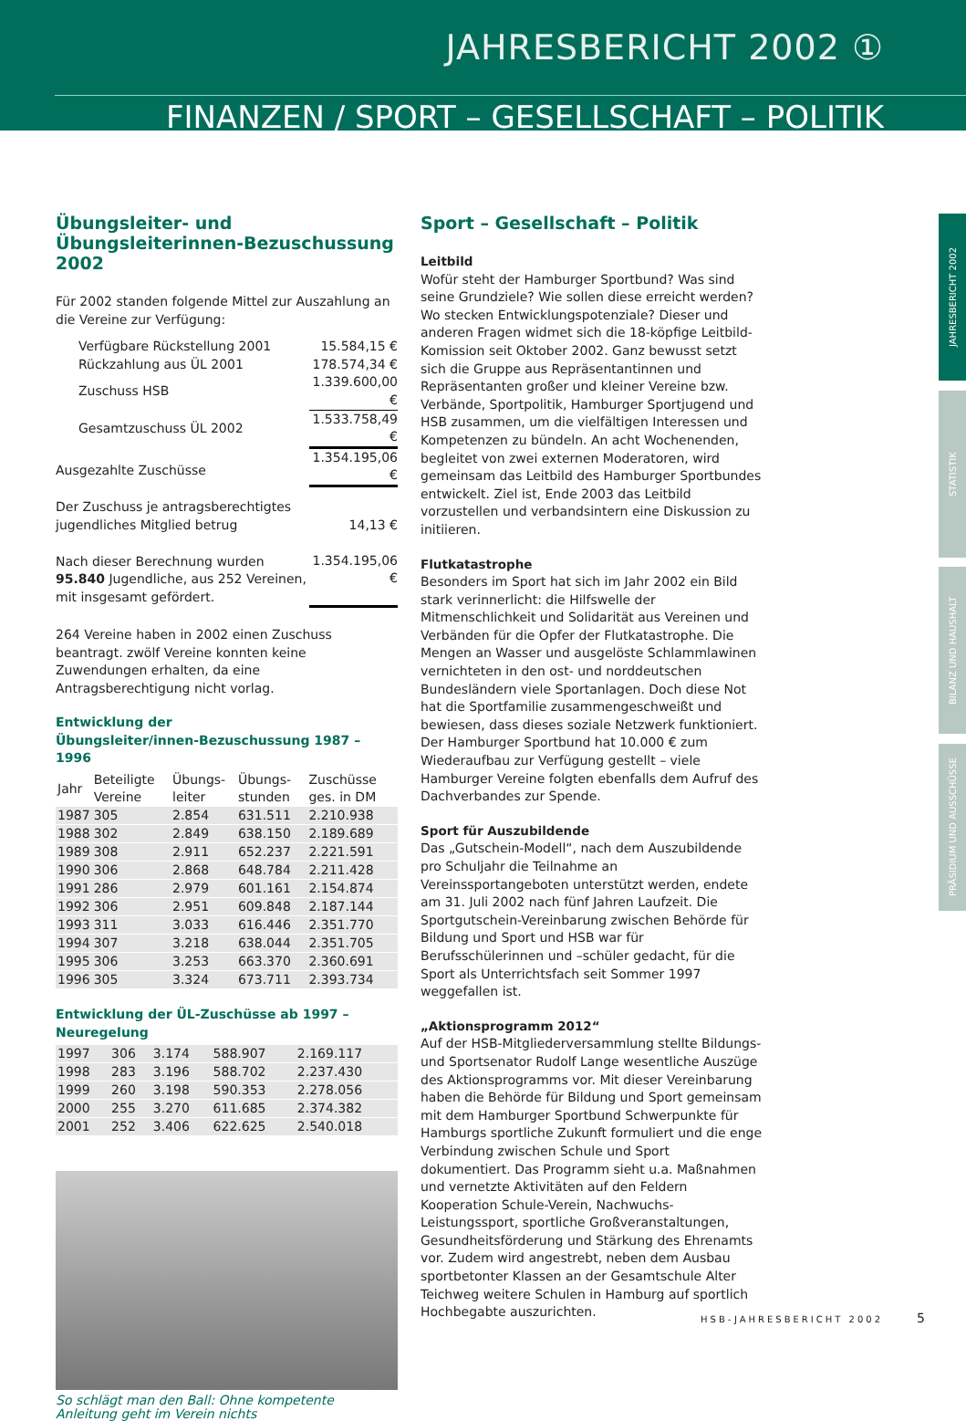JAHRESBERICHT 2002 ①
FINANZEN / SPORT – GESELLSCHAFT – POLITIK
JAHRESBERICHT 2002
STATISTIK
BILANZ UND HAUSHALT
PRÄSIDIUM UND AUSSCHÜSSE
Übungsleiter- und Übungsleiterinnen-Bezuschussung 2002
Für 2002 standen folgende Mittel zur Auszahlung an die Vereine zur Verfügung:
| Verfügbare Rückstellung 2001 | 15.584,15 € |
| Rückzahlung aus ÜL 2001 | 178.574,34 € |
| Zuschuss HSB | 1.339.600,00 € |
| Gesamtzuschuss ÜL 2002 | 1.533.758,49 € |
| Ausgezahlte Zuschüsse | 1.354.195,06 € |
| Der Zuschuss je antragsberechtigtes jugendliches Mitglied betrug | 14,13 € |
| Nach dieser Berechnung wurden 95.840 Jugendliche, aus 252 Vereinen, mit insgesamt gefördert. | 1.354.195,06 € |
264 Vereine haben in 2002 einen Zuschuss beantragt. zwölf Vereine konnten keine Zuwendungen erhalten, da eine Antragsberechtigung nicht vorlag.
Entwicklung der
Übungsleiter/innen-Bezuschussung 1987 – 1996
| Jahr | Beteiligte Vereine | Übungs-leiter | Übungs-stunden | Zuschüsse ges. in DM |
| --- | --- | --- | --- | --- |
| 1987 | 305 | 2.854 | 631.511 | 2.210.938 |
| 1988 | 302 | 2.849 | 638.150 | 2.189.689 |
| 1989 | 308 | 2.911 | 652.237 | 2.221.591 |
| 1990 | 306 | 2.868 | 648.784 | 2.211.428 |
| 1991 | 286 | 2.979 | 601.161 | 2.154.874 |
| 1992 | 306 | 2.951 | 609.848 | 2.187.144 |
| 1993 | 311 | 3.033 | 616.446 | 2.351.770 |
| 1994 | 307 | 3.218 | 638.044 | 2.351.705 |
| 1995 | 306 | 3.253 | 663.370 | 2.360.691 |
| 1996 | 305 | 3.324 | 673.711 | 2.393.734 |
Entwicklung der ÜL-Zuschüsse ab 1997 – Neuregelung
| 1997 | 306 | 3.174 | 588.907 | 2.169.117 |
| 1998 | 283 | 3.196 | 588.702 | 2.237.430 |
| 1999 | 260 | 3.198 | 590.353 | 2.278.056 |
| 2000 | 255 | 3.270 | 611.685 | 2.374.382 |
| 2001 | 252 | 3.406 | 622.625 | 2.540.018 |
So schlägt man den Ball: Ohne kompetente Anleitung geht im Verein nichts
Sport – Gesellschaft – Politik
Leitbild
Wofür steht der Hamburger Sportbund? Was sind seine Grundziele? Wie sollen diese erreicht werden? Wo stecken Entwicklungspotenziale? Dieser und anderen Fragen widmet sich die 18-köpfige Leitbild-Komission seit Oktober 2002. Ganz bewusst setzt sich die Gruppe aus Repräsentantinnen und Repräsentanten großer und kleiner Vereine bzw. Verbände, Sportpolitik, Hamburger Sportjugend und HSB zusammen, um die vielfältigen Interessen und Kompetenzen zu bündeln. An acht Wochenenden, begleitet von zwei externen Moderatoren, wird gemeinsam das Leitbild des Hamburger Sportbundes entwickelt. Ziel ist, Ende 2003 das Leitbild vorzustellen und verbandsintern eine Diskussion zu initiieren.
Flutkatastrophe
Besonders im Sport hat sich im Jahr 2002 ein Bild stark verinnerlicht: die Hilfswelle der Mitmenschlichkeit und Solidarität aus Vereinen und Verbänden für die Opfer der Flutkatastrophe. Die Mengen an Wasser und ausgelöste Schlammlawinen vernichteten in den ost- und norddeutschen Bundesländern viele Sportanlagen. Doch diese Not hat die Sportfamilie zusammengeschweißt und bewiesen, dass dieses soziale Netzwerk funktioniert. Der Hamburger Sportbund hat 10.000 € zum Wiederaufbau zur Verfügung gestellt – viele Hamburger Vereine folgten ebenfalls dem Aufruf des Dachverbandes zur Spende.
Sport für Auszubildende
Das „Gutschein-Modell“, nach dem Auszubildende pro Schuljahr die Teilnahme an Vereinssportangeboten unterstützt werden, endete am 31. Juli 2002 nach fünf Jahren Laufzeit. Die Sportgutschein-Vereinbarung zwischen Behörde für Bildung und Sport und HSB war für Berufsschülerinnen und –schüler gedacht, für die Sport als Unterrichtsfach seit Sommer 1997 weggefallen ist.
„Aktionsprogramm 2012“
Auf der HSB-Mitgliederversammlung stellte Bildungs- und Sportsenator Rudolf Lange wesentliche Auszüge des Aktionsprogramms vor. Mit dieser Vereinbarung haben die Behörde für Bildung und Sport gemeinsam mit dem Hamburger Sportbund Schwerpunkte für Hamburgs sportliche Zukunft formuliert und die enge Verbindung zwischen Schule und Sport dokumentiert. Das Programm sieht u.a. Maßnahmen und vernetzte Aktivitäten auf den Feldern Kooperation Schule-Verein, Nachwuchs-Leistungssport, sportliche Großveranstaltungen, Gesundheitsförderung und Stärkung des Ehrenamts vor. Zudem wird angestrebt, neben dem Ausbau sportbetonter Klassen an der Gesamtschule Alter Teichweg weitere Schulen in Hamburg auf sportlich Hochbegabte auszurichten.
HSB-JAHRESBERICHT 2002 5